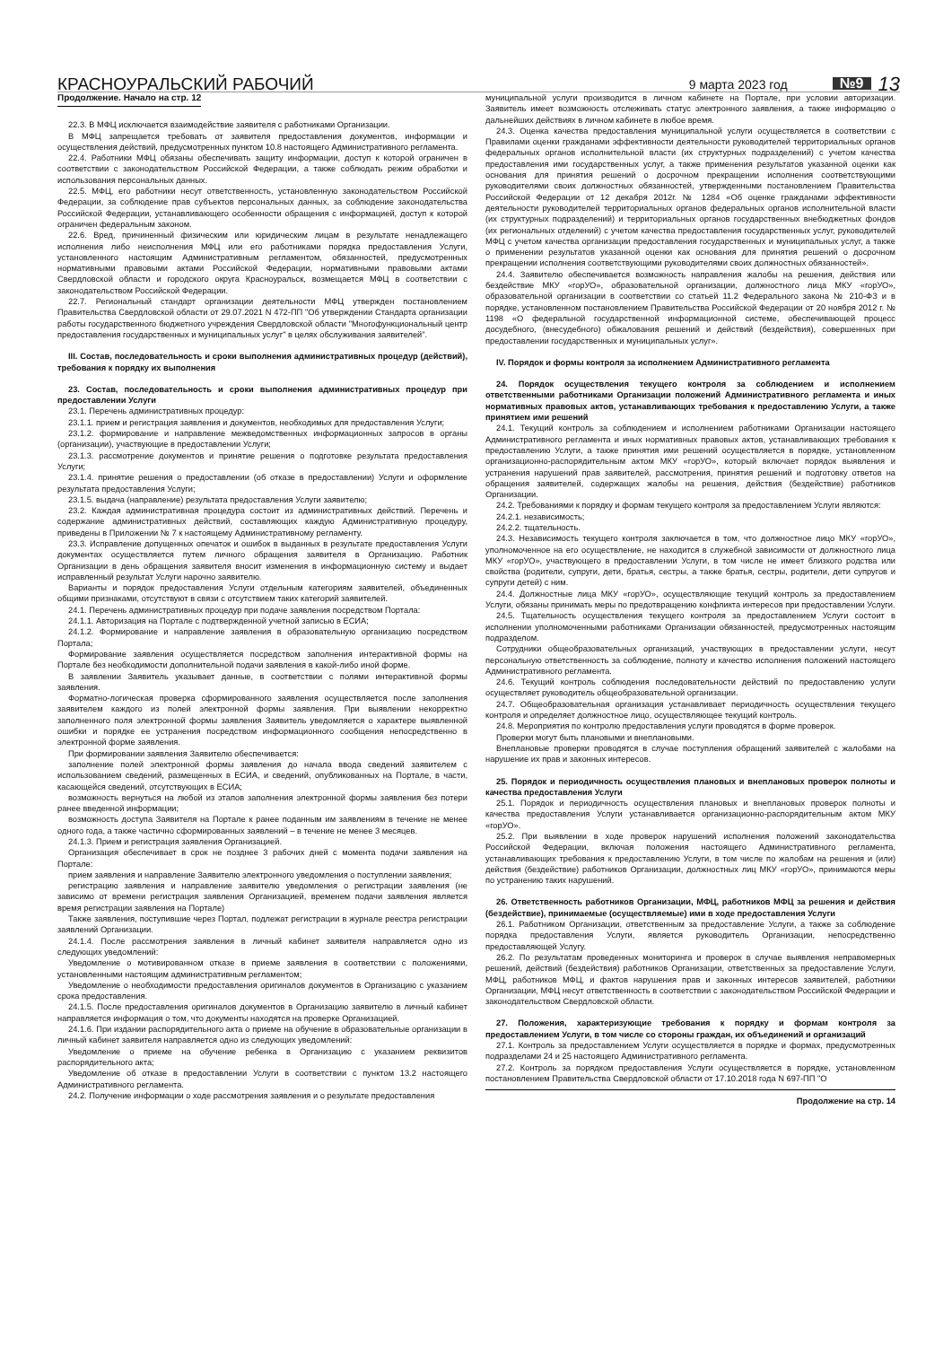КРАСНОУРАЛЬСКИЙ РАБОЧИЙ 9 марта 2023 год №9 13
Продолжение. Начало на стр. 12
22.3. В МФЦ исключается взаимодействие заявителя с работниками Организации.
В МФЦ запрещается требовать от заявителя предоставления документов, информации и осуществления действий, предусмотренных пунктом 10.8 настоящего Административного регламента.
22.4. Работники МФЦ обязаны обеспечивать защиту информации, доступ к которой ограничен в соответствии с законодательством Российской Федерации, а также соблюдать режим обработки и использования персональных данных.
22.5. МФЦ, его работники несут ответственность, установленную законодательством Российской Федерации, за соблюдение прав субъектов персональных данных, за соблюдение законодательства Российской Федерации, устанавливающего особенности обращения с информацией, доступ к которой ограничен федеральным законом.
22.6. Вред, причиненный физическим или юридическим лицам в результате ненадлежащего исполнения либо неисполнения МФЦ или его работниками порядка предоставления Услуги, установленного настоящим Административным регламентом, обязанностей, предусмотренных нормативными правовыми актами Российской Федерации, нормативными правовыми актами Свердловской области и городского округа Красноуральск, возмещается МФЦ в соответствии с законодательством Российской Федерации.
22.7. Региональный стандарт организации деятельности МФЦ утвержден постановлением Правительства Свердловской области от 29.07.2021 N 472-ПП "Об утверждении Стандарта организации работы государственного бюджетного учреждения Свердловской области "Многофункциональный центр предоставления государственных и муниципальных услуг" в целях обслуживания заявителей".
III. Состав, последовательность и сроки выполнения административных процедур (действий), требования к порядку их выполнения
23. Состав, последовательность и сроки выполнения административных процедур при предоставлении Услуги
23.1. Перечень административных процедур:
23.1.1. прием и регистрация заявления и документов, необходимых для предоставления Услуги;
23.1.2. формирование и направление межведомственных информационных запросов в органы (организации), участвующие в предоставлении Услуги;
23.1.3. рассмотрение документов и принятие решения о подготовке результата предоставления Услуги;
23.1.4. принятие решения о предоставлении (об отказе в предоставлении) Услуги и оформление результата предоставления Услуги;
23.1.5. выдача (направление) результата предоставления Услуги заявителю;
23.2. Каждая административная процедура состоит из административных действий. Перечень и содержание административных действий, составляющих каждую Административную процедуру, приведены в Приложении № 7 к настоящему Административному регламенту.
23.3. Исправление допущенных опечаток и ошибок в выданных в результате предоставления Услуги документах осуществляется путем личного обращения заявителя в Организацию. Работник Организации в день обращения заявителя вносит изменения в информационную систему и выдает исправленный результат Услуги нарочно заявителю.
Варианты и порядок предоставления Услуги отдельным категориям заявителей, объединенных общими признаками, отсутствуют в связи с отсутствием таких категорий заявителей.
24.1. Перечень административных процедур при подаче заявления посредством Портала:
24.1.1. Авторизация на Портале с подтвержденной учетной записью в ЕСИА;
24.1.2. Формирование и направление заявления в образовательную организацию посредством Портала;
Формирование заявления осуществляется посредством заполнения интерактивной формы на Портале без необходимости дополнительной подачи заявления в какой-либо иной форме.
В заявлении Заявитель указывает данные, в соответствии с полями интерактивной формы заявления.
Форматно-логическая проверка сформированного заявления осуществляется после заполнения заявителем каждого из полей электронной формы заявления. При выявлении некорректно заполненного поля электронной формы заявления Заявитель уведомляется о характере выявленной ошибки и порядке ее устранения посредством информационного сообщения непосредственно в электронной форме заявления.
При формировании заявления Заявителю обеспечивается:
заполнение полей электронной формы заявления до начала ввода сведений заявителем с использованием сведений, размещенных в ЕСИА, и сведений, опубликованных на Портале, в части, касающейся сведений, отсутствующих в ЕСИА;
возможность вернуться на любой из этапов заполнения электронной формы заявления без потери ранее введенной информации;
возможность доступа Заявителя на Портале к ранее поданным им заявлениям в течение не менее одного года, а также частично сформированных заявлений – в течение не менее 3 месяцев.
24.1.3. Прием и регистрация заявления Организацией.
Организация обеспечивает в срок не позднее 3 рабочих дней с момента подачи заявления на Портале:
прием заявления и направление Заявителю электронного уведомления о поступлении заявления;
регистрацию заявления и направление заявителю уведомления о регистрации заявления (не зависимо от времени регистрация заявления Организацией, временем подачи заявления является время регистрации заявления на Портале)
Также заявления, поступившие через Портал, подлежат регистрации в журнале реестра регистрации заявлений Организации.
24.1.4. После рассмотрения заявления в личный кабинет заявителя направляется одно из следующих уведомлений:
Уведомление о мотивированном отказе в приеме заявления в соответствии с положениями, установленными настоящим административным регламентом;
Уведомление о необходимости предоставления оригиналов документов в Организацию с указанием срока предоставления.
24.1.5. После предоставления оригиналов документов в Организацию заявителю в личный кабинет направляется информация о том, что документы находятся на проверке Организацией.
24.1.6. При издании распорядительного акта о приеме на обучение в образовательные организации в личный кабинет заявителя направляется одно из следующих уведомлений:
Уведомление о приеме на обучение ребенка в Организацию с указанием реквизитов распорядительного акта;
Уведомление об отказе в предоставлении Услуги в соответствии с пунктом 13.2 настоящего Административного регламента.
24.2. Получение информации о ходе рассмотрения заявления и о результате предоставления
муниципальной услуги производится в личном кабинете на Портале, при условии авторизации. Заявитель имеет возможность отслеживать статус электронного заявления, а также информацию о дальнейших действиях в личном кабинете в любое время.
24.3. Оценка качества предоставления муниципальной услуги осуществляется в соответствии с Правилами оценки гражданами эффективности деятельности руководителей территориальных органов федеральных органов исполнительной власти (их структурных подразделений) с учетом качества предоставления ими государственных услуг, а также применения результатов указанной оценки как основания для принятия решений о досрочном прекращении исполнения соответствующими руководителями своих должностных обязанностей, утвержденными постановлением Правительства Российской Федерации от 12 декабря 2012г. № 1284 «Об оценке гражданами эффективности деятельности руководителей территориальных органов федеральных органов исполнительной власти (их структурных подразделений) и территориальных органов государственных внебюджетных фондов (их региональных отделений) с учетом качества предоставления государственных услуг, руководителей МФЦ с учетом качества организации предоставления государственных и муниципальных услуг, а также о применении результатов указанной оценки как основания для принятия решений о досрочном прекращении исполнения соответствующими руководителями своих должностных обязанностей».
24.4. Заявителю обеспечивается возможность направления жалобы на решения, действия или бездействие МКУ «горУО», образовательной организации, должностного лица МКУ «горУО», образовательной организации в соответствии со статьей 11.2 Федерального закона № 210-ФЗ и в порядке, установленном постановлением Правительства Российской Федерации от 20 ноября 2012 г. № 1198 «О федеральной государственной информационной системе, обеспечивающей процесс досудебного, (внесудебного) обжалования решений и действий (бездействия), совершенных при предоставлении государственных и муниципальных услуг».
IV. Порядок и формы контроля за исполнением Административного регламента
24. Порядок осуществления текущего контроля за соблюдением и исполнением ответственными работниками Организации положений Административного регламента и иных нормативных правовых актов, устанавливающих требования к предоставлению Услуги, а также принятием ими решений
24.1. Текущий контроль за соблюдением и исполнением работниками Организации настоящего Административного регламента и иных нормативных правовых актов, устанавливающих требования к предоставлению Услуги, а также принятия ими решений осуществляется в порядке, установленном организационно-распорядительным актом МКУ «горУО», который включает порядок выявления и устранения нарушений прав заявителей, рассмотрения, принятия решений и подготовку ответов на обращения заявителей, содержащих жалобы на решения, действия (бездействие) работников Организации.
24.2. Требованиями к порядку и формам текущего контроля за предоставлением Услуги являются:
24.2.1. независимость;
24.2.2. тщательность.
24.3. Независимость текущего контроля заключается в том, что должностное лицо МКУ «горУО», уполномоченное на его осуществление, не находится в служебной зависимости от должностного лица МКУ «горУО», участвующего в предоставлении Услуги, в том числе не имеет близкого родства или свойства (родители, супруги, дети, братья, сестры, а также братья, сестры, родители, дети супругов и супруги детей) с ним.
24.4. Должностные лица МКУ «горУО», осуществляющие текущий контроль за предоставлением Услуги, обязаны принимать меры по предотвращению конфликта интересов при предоставлении Услуги.
24.5. Тщательность осуществления текущего контроля за предоставлением Услуги состоит в исполнении уполномоченными работниками Организации обязанностей, предусмотренных настоящим подразделом.
Сотрудники общеобразовательных организаций, участвующих в предоставлении услуги, несут персональную ответственность за соблюдение, полноту и качество исполнения положений настоящего Административного регламента.
24.6. Текущий контроль соблюдения последовательности действий по предоставлению услуги осуществляет руководитель общеобразовательной организации.
24.7. Общеобразовательная организация устанавливает периодичность осуществления текущего контроля и определяет должностное лицо, осуществляющее текущий контроль.
24.8. Мероприятия по контролю предоставления услуги проводятся в форме проверок.
Проверки могут быть плановыми и внеплановыми.
Внеплановые проверки проводятся в случае поступления обращений заявителей с жалобами на нарушение их прав и законных интересов.
25. Порядок и периодичность осуществления плановых и внеплановых проверок полноты и качества предоставления Услуги
25.1. Порядок и периодичность осуществления плановых и внеплановых проверок полноты и качества предоставления Услуги устанавливается организационно-распорядительным актом МКУ «горУО».
25.2. При выявлении в ходе проверок нарушений исполнения положений законодательства Российской Федерации, включая положения настоящего Административного регламента, устанавливающих требования к предоставлению Услуги, в том числе по жалобам на решения и (или) действия (бездействие) работников Организации, должностных лиц МКУ «горУО», принимаются меры по устранению таких нарушений.
26. Ответственность работников Организации, МФЦ, работников МФЦ за решения и действия (бездействие), принимаемые (осуществляемые) ими в ходе предоставления Услуги
26.1. Работником Организации, ответственным за предоставление Услуги, а также за соблюдение порядка предоставления Услуги, является руководитель Организации, непосредственно предоставляющей Услугу.
26.2. По результатам проведенных мониторинга и проверок в случае выявления неправомерных решений, действий (бездействия) работников Организации, ответственных за предоставление Услуги, МФЦ, работников МФЦ, и фактов нарушения прав и законных интересов заявителей, работники Организации, МФЦ несут ответственность в соответствии с законодательством Российской Федерации и законодательством Свердловской области.
27. Положения, характеризующие требования к порядку и формам контроля за предоставлением Услуги, в том числе со стороны граждан, их объединений и организаций
27.1. Контроль за предоставлением Услуги осуществляется в порядке и формах, предусмотренных подразделами 24 и 25 настоящего Административного регламента.
27.2. Контроль за порядком предоставления Услуги осуществляется в порядке, установленном постановлением Правительства Свердловской области от 17.10.2018 года N 697-ПП "О
Продолжение на стр. 14